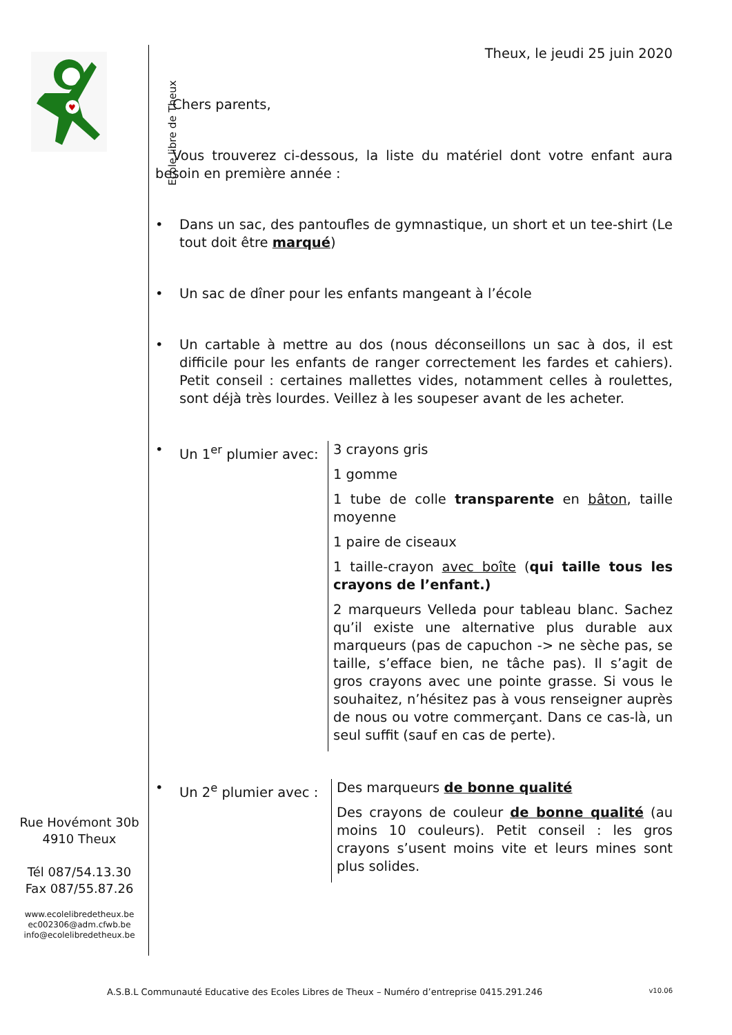♥
Ecole libre de Theux
Rue Hovémont 30b
4910 Theux
Tél 087/54.13.30
Fax 087/55.87.26
www.ecolelibredetheux.be
ec002306@adm.cfwb.be
info@ecolelibredetheux.be
Theux, le jeudi 25 juin 2020
Chers parents,
Vous trouverez ci-dessous, la liste du matériel dont votre enfant aura besoin en première année :
• Dans un sac, des pantoufles de gymnastique, un short et un tee-shirt (Le tout doit être marqué)
• Un sac de dîner pour les enfants mangeant à l’école
• Un cartable à mettre au dos (nous déconseillons un sac à dos, il est difficile pour les enfants de ranger correctement les fardes et cahiers). Petit conseil : certaines mallettes vides, notamment celles à roulettes, sont déjà très lourdes. Veillez à les soupeser avant de les acheter.
• Un 1<sup>er</sup> plumier avec:
3 crayons gris
1 gomme
1 tube de colle transparente en bâton, taille moyenne
1 paire de ciseaux
1 taille-crayon avec boîte (qui taille tous les crayons de l’enfant.)
2 marqueurs Velleda pour tableau blanc. Sachez qu’il existe une alternative plus durable aux marqueurs (pas de capuchon -> ne sèche pas, se taille, s’efface bien, ne tâche pas). Il s’agit de gros crayons avec une pointe grasse. Si vous le souhaitez, n’hésitez pas à vous renseigner auprès de nous ou votre commerçant. Dans ce cas-là, un seul suffit (sauf en cas de perte).
• Un 2<sup>e</sup> plumier avec :
Des marqueurs de bonne qualité
Des crayons de couleur de bonne qualité (au moins 10 couleurs). Petit conseil : les gros crayons s’usent moins vite et leurs mines sont plus solides.
A.S.B.L Communauté Educative des Ecoles Libres de Theux – Numéro d’entreprise 0415.291.246 v10.06